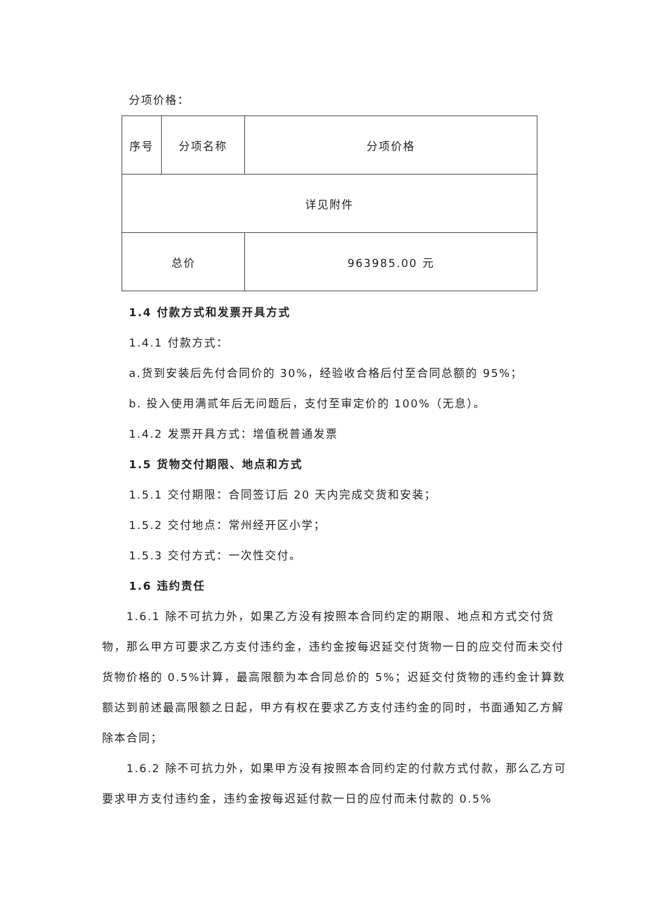分项价格：
| 序号 | 分项名称 | 分项价格 |
| 详见附件 | | |
| 总价 | | 963985.00 元 |
1.4 付款方式和发票开具方式
1.4.1 付款方式：
a.货到安装后先付合同价的 30%，经验收合格后付至合同总额的 95%；
b. 投入使用满贰年后无问题后，支付至审定价的 100%（无息）。
1.4.2 发票开具方式：增值税普通发票
1.5 货物交付期限、地点和方式
1.5.1 交付期限：合同签订后 20 天内完成交货和安装；
1.5.2 交付地点：常州经开区小学；
1.5.3 交付方式：一次性交付。
1.6 违约责任
　　1.6.1 除不可抗力外，如果乙方没有按照本合同约定的期限、地点和方式交付货物，那么甲方可要求乙方支付违约金，违约金按每迟延交付货物一日的应交付而未交付货物价格的 0.5%计算，最高限额为本合同总价的 5%；迟延交付货物的违约金计算数额达到前述最高限额之日起，甲方有权在要求乙方支付违约金的同时，书面通知乙方解除本合同；
　　1.6.2 除不可抗力外，如果甲方没有按照本合同约定的付款方式付款，那么乙方可要求甲方支付违约金，违约金按每迟延付款一日的应付而未付款的 0.5%